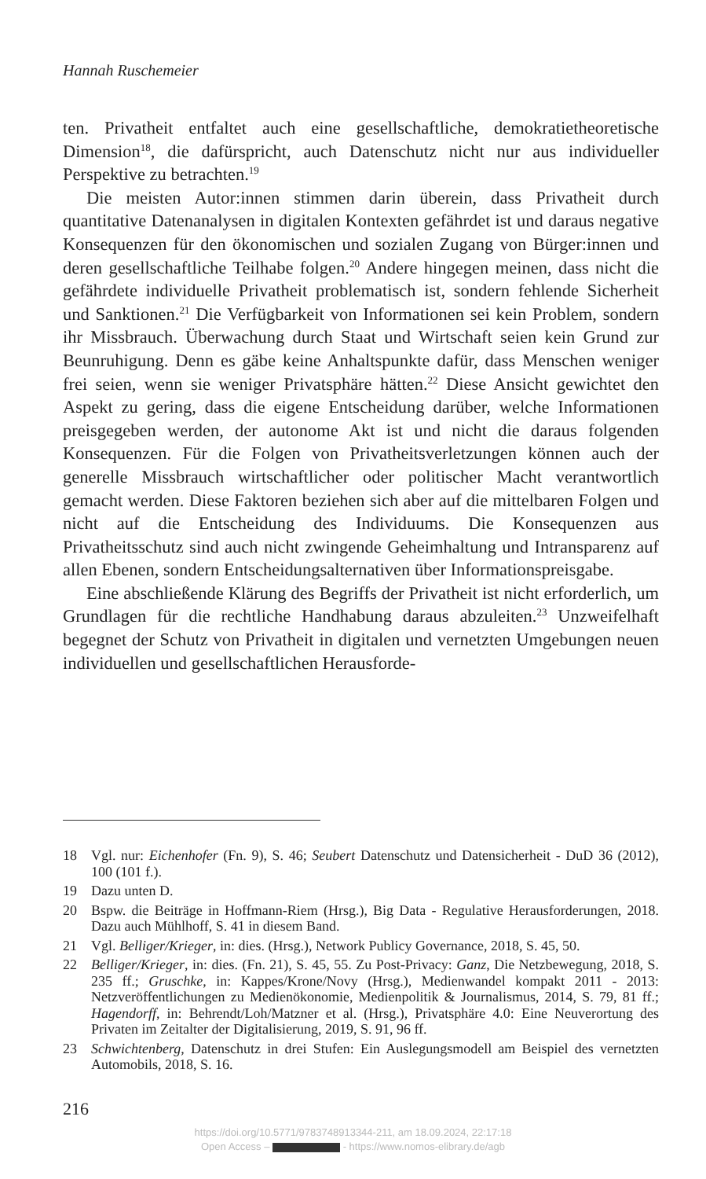Hannah Ruschemeier
ten. Privatheit entfaltet auch eine gesellschaftliche, demokratietheoretische Dimension<sup>18</sup>, die dafürspricht, auch Datenschutz nicht nur aus individueller Perspektive zu betrachten.<sup>19</sup>
Die meisten Autor:innen stimmen darin überein, dass Privatheit durch quantitative Datenanalysen in digitalen Kontexten gefährdet ist und daraus negative Konsequenzen für den ökonomischen und sozialen Zugang von Bürger:innen und deren gesellschaftliche Teilhabe folgen.<sup>20</sup> Andere hingegen meinen, dass nicht die gefährdete individuelle Privatheit problematisch ist, sondern fehlende Sicherheit und Sanktionen.<sup>21</sup> Die Verfügbarkeit von Informationen sei kein Problem, sondern ihr Missbrauch. Überwachung durch Staat und Wirtschaft seien kein Grund zur Beunruhigung. Denn es gäbe keine Anhaltspunkte dafür, dass Menschen weniger frei seien, wenn sie weniger Privatsphäre hätten.<sup>22</sup> Diese Ansicht gewichtet den Aspekt zu gering, dass die eigene Entscheidung darüber, welche Informationen preisgegeben werden, der autonome Akt ist und nicht die daraus folgenden Konsequenzen. Für die Folgen von Privatheitsverletzungen können auch der generelle Missbrauch wirtschaftlicher oder politischer Macht verantwortlich gemacht werden. Diese Faktoren beziehen sich aber auf die mittelbaren Folgen und nicht auf die Entscheidung des Individuums. Die Konsequenzen aus Privatheitsschutz sind auch nicht zwingende Geheimhaltung und Intransparenz auf allen Ebenen, sondern Entscheidungsalternativen über Informationspreisgabe.
Eine abschließende Klärung des Begriffs der Privatheit ist nicht erforderlich, um Grundlagen für die rechtliche Handhabung daraus abzuleiten.<sup>23</sup> Unzweifelhaft begegnet der Schutz von Privatheit in digitalen und vernetzten Umgebungen neuen individuellen und gesellschaftlichen Herausforde-
18 Vgl. nur: Eichenhofer (Fn. 9), S. 46; Seubert Datenschutz und Datensicherheit - DuD 36 (2012), 100 (101 f.).
19 Dazu unten D.
20 Bspw. die Beiträge in Hoffmann-Riem (Hrsg.), Big Data - Regulative Herausforderungen, 2018. Dazu auch Mühlhoff, S. 41 in diesem Band.
21 Vgl. Belliger/Krieger, in: dies. (Hrsg.), Network Publicy Governance, 2018, S. 45, 50.
22 Belliger/Krieger, in: dies. (Fn. 21), S. 45, 55. Zu Post-Privacy: Ganz, Die Netzbewegung, 2018, S. 235 ff.; Gruschke, in: Kappes/Krone/Novy (Hrsg.), Medienwandel kompakt 2011 - 2013: Netzveröffentlichungen zu Medienökonomie, Medienpolitik & Journalismus, 2014, S. 79, 81 ff.; Hagendorff, in: Behrendt/Loh/Matzner et al. (Hrsg.), Privatsphäre 4.0: Eine Neuverortung des Privaten im Zeitalter der Digitalisierung, 2019, S. 91, 96 ff.
23 Schwichtenberg, Datenschutz in drei Stufen: Ein Auslegungsmodell am Beispiel des vernetzten Automobils, 2018, S. 16.
216
https://doi.org/10.5771/9783748913344-211, am 18.09.2024, 22:17:18
Open Access – - https://www.nomos-elibrary.de/agb